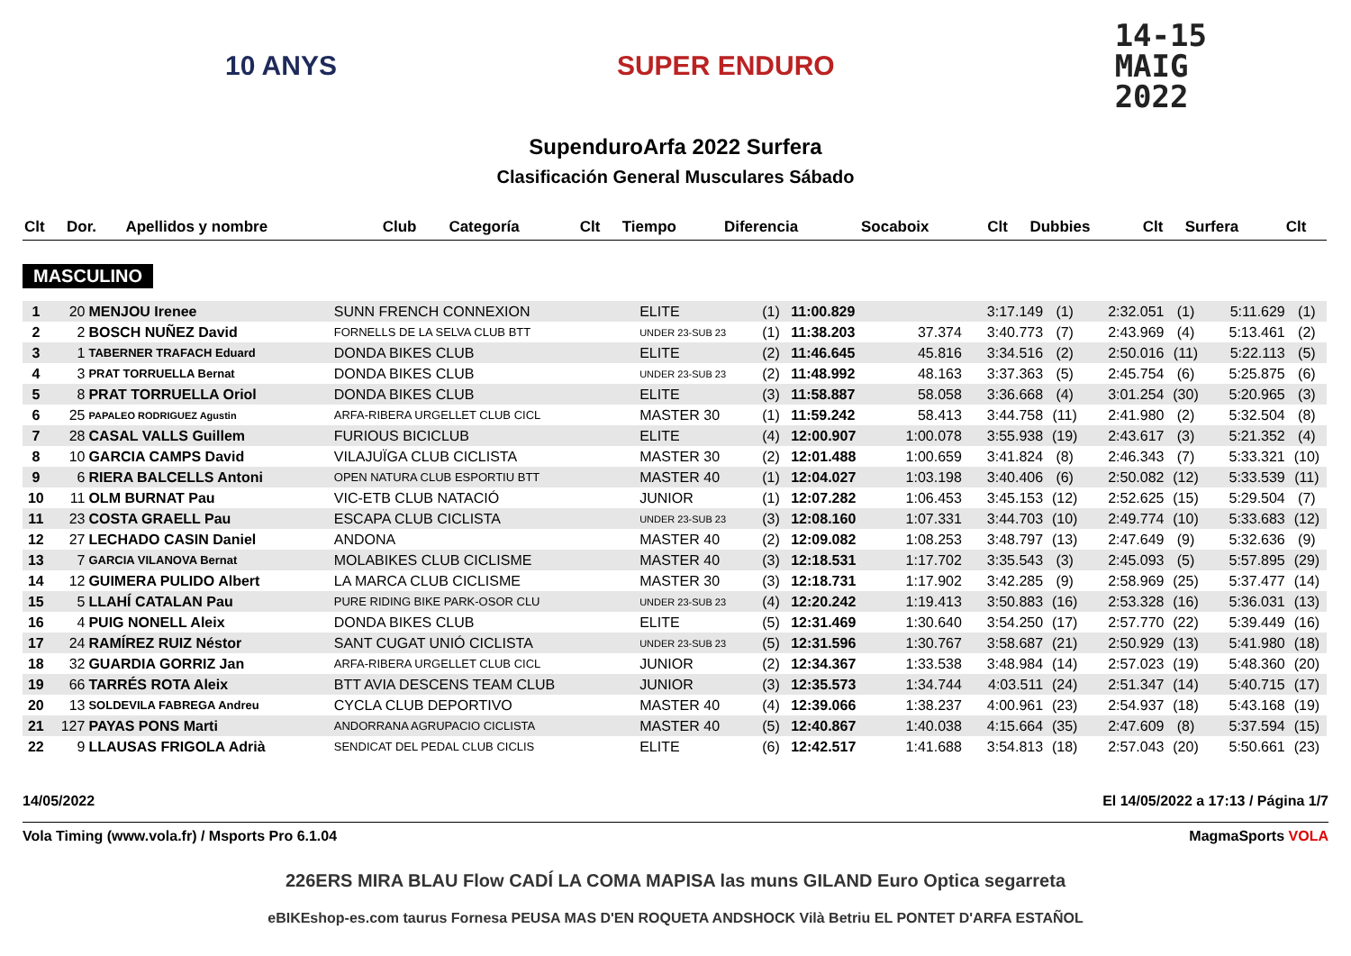10 ANYS SUPER ENDURO
14-15
MAIG
2022
SupenduroArfa 2022 Surfera
Clasificación General Musculares Sábado
| Clt | Dor. | Apellidos y nombre | Club | Categoría | Clt | Tiempo | Diferencia | Socaboix | Clt | Dubbies | Clt | Surfera | Clt |
| --- | --- | --- | --- | --- | --- | --- | --- | --- | --- | --- | --- | --- | --- |
MASCULINO
| 1 | 20 | MENJOU Irenee | SUNN FRENCH CONNEXION | ELITE | (1) | 11:00.829 | | 3:17.149 | (1) | 2:32.051 | (1) | 5:11.629 | (1) |
| 2 | 2 | BOSCH NUÑEZ David | FORNELLS DE LA SELVA CLUB BTT | UNDER 23-SUB 23 | (1) | 11:38.203 | 37.374 | 3:40.773 | (7) | 2:43.969 | (4) | 5:13.461 | (2) |
| 3 | 1 | TABERNER TRAFACH Eduard | DONDA BIKES CLUB | ELITE | (2) | 11:46.645 | 45.816 | 3:34.516 | (2) | 2:50.016 | (11) | 5:22.113 | (5) |
| 4 | 3 | PRAT TORRUELLA Bernat | DONDA BIKES CLUB | UNDER 23-SUB 23 | (2) | 11:48.992 | 48.163 | 3:37.363 | (5) | 2:45.754 | (6) | 5:25.875 | (6) |
| 5 | 8 | PRAT TORRUELLA Oriol | DONDA BIKES CLUB | ELITE | (3) | 11:58.887 | 58.058 | 3:36.668 | (4) | 3:01.254 | (30) | 5:20.965 | (3) |
| 6 | 25 | PAPALEO RODRIGUEZ Agustin | ARFA-RIBERA URGELLET CLUB CICL | MASTER 30 | (1) | 11:59.242 | 58.413 | 3:44.758 | (11) | 2:41.980 | (2) | 5:32.504 | (8) |
| 7 | 28 | CASAL VALLS Guillem | FURIOUS BICICLUB | ELITE | (4) | 12:00.907 | 1:00.078 | 3:55.938 | (19) | 2:43.617 | (3) | 5:21.352 | (4) |
| 8 | 10 | GARCIA CAMPS David | VILAJUÏGA CLUB CICLISTA | MASTER 30 | (2) | 12:01.488 | 1:00.659 | 3:41.824 | (8) | 2:46.343 | (7) | 5:33.321 | (10) |
| 9 | 6 | RIERA BALCELLS Antoni | OPEN NATURA CLUB ESPORTIU BTT | MASTER 40 | (1) | 12:04.027 | 1:03.198 | 3:40.406 | (6) | 2:50.082 | (12) | 5:33.539 | (11) |
| 10 | 11 | OLM BURNAT Pau | VIC-ETB CLUB NATACIÓ | JUNIOR | (1) | 12:07.282 | 1:06.453 | 3:45.153 | (12) | 2:52.625 | (15) | 5:29.504 | (7) |
| 11 | 23 | COSTA GRAELL Pau | ESCAPA CLUB CICLISTA | UNDER 23-SUB 23 | (3) | 12:08.160 | 1:07.331 | 3:44.703 | (10) | 2:49.774 | (10) | 5:33.683 | (12) |
| 12 | 27 | LECHADO CASIN Daniel | ANDONA | MASTER 40 | (2) | 12:09.082 | 1:08.253 | 3:48.797 | (13) | 2:47.649 | (9) | 5:32.636 | (9) |
| 13 | 7 | GARCIA VILANOVA Bernat | MOLABIKES CLUB CICLISME | MASTER 40 | (3) | 12:18.531 | 1:17.702 | 3:35.543 | (3) | 2:45.093 | (5) | 5:57.895 | (29) |
| 14 | 12 | GUIMERA PULIDO Albert | LA MARCA CLUB CICLISME | MASTER 30 | (3) | 12:18.731 | 1:17.902 | 3:42.285 | (9) | 2:58.969 | (25) | 5:37.477 | (14) |
| 15 | 5 | LLAHÍ CATALAN Pau | PURE RIDING BIKE PARK-OSOR CLU | UNDER 23-SUB 23 | (4) | 12:20.242 | 1:19.413 | 3:50.883 | (16) | 2:53.328 | (16) | 5:36.031 | (13) |
| 16 | 4 | PUIG NONELL Aleix | DONDA BIKES CLUB | ELITE | (5) | 12:31.469 | 1:30.640 | 3:54.250 | (17) | 2:57.770 | (22) | 5:39.449 | (16) |
| 17 | 24 | RAMÍREZ RUIZ Néstor | SANT CUGAT UNIÓ CICLISTA | UNDER 23-SUB 23 | (5) | 12:31.596 | 1:30.767 | 3:58.687 | (21) | 2:50.929 | (13) | 5:41.980 | (18) |
| 18 | 32 | GUARDIA GORRIZ Jan | ARFA-RIBERA URGELLET CLUB CICL | JUNIOR | (2) | 12:34.367 | 1:33.538 | 3:48.984 | (14) | 2:57.023 | (19) | 5:48.360 | (20) |
| 19 | 66 | TARRÉS ROTA Aleix | BTT AVIA DESCENS TEAM CLUB | JUNIOR | (3) | 12:35.573 | 1:34.744 | 4:03.511 | (24) | 2:51.347 | (14) | 5:40.715 | (17) |
| 20 | 13 | SOLDEVILA FABREGA Andreu | CYCLA CLUB DEPORTIVO | MASTER 40 | (4) | 12:39.066 | 1:38.237 | 4:00.961 | (23) | 2:54.937 | (18) | 5:43.168 | (19) |
| 21 | 127 | PAYAS PONS Marti | ANDORRANA AGRUPACIO CICLISTA | MASTER 40 | (5) | 12:40.867 | 1:40.038 | 4:15.664 | (35) | 2:47.609 | (8) | 5:37.594 | (15) |
| 22 | 9 | LLAUSAS FRIGOLA Adrià | SENDICAT DEL PEDAL CLUB CICLIS | ELITE | (6) | 12:42.517 | 1:41.688 | 3:54.813 | (18) | 2:57.043 | (20) | 5:50.661 | (23) |
14/05/2022 El 14/05/2022 a 17:13 / Página 1/7
Vola Timing (www.vola.fr) / Msports Pro 6.1.04 MagmaSports VOLA
226ERS MIRA BLAU Flow CADÍ LA COMA MAPISA las muns GILAND Euro Optica segarreta
eBIKEshop-es.com taurus Fornesa PEUSA MAS D'EN ROQUETA ANDSHOCK Vilà Betriu EL PONTET D'ARFA ESTAÑOL